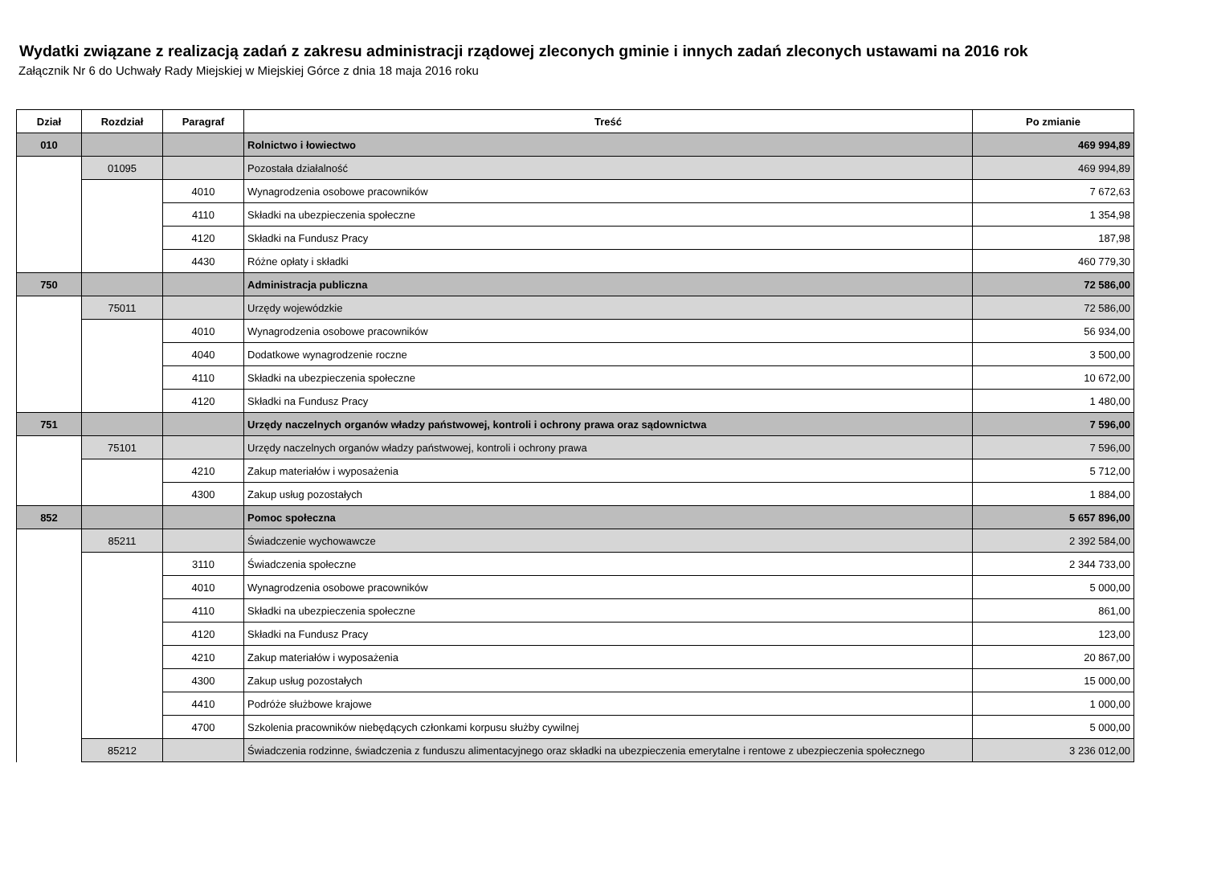Wydatki związane z realizacją zadań z zakresu administracji rządowej zleconych gminie i innych zadań zleconych ustawami na 2016 rok
Załącznik Nr 6 do Uchwały Rady Miejskiej w Miejskiej Górce z dnia 18 maja 2016 roku
| Dział | Rozdział | Paragraf | Treść | Po zmianie |
| --- | --- | --- | --- | --- |
| 010 | | | Rolnictwo i łowiectwo | 469 994,89 |
| | 01095 | | Pozostała działalność | 469 994,89 |
| | | 4010 | Wynagrodzenia osobowe pracowników | 7 672,63 |
| | | 4110 | Składki na ubezpieczenia społeczne | 1 354,98 |
| | | 4120 | Składki na Fundusz Pracy | 187,98 |
| | | 4430 | Różne opłaty i składki | 460 779,30 |
| 750 | | | Administracja publiczna | 72 586,00 |
| | 75011 | | Urzędy wojewódzkie | 72 586,00 |
| | | 4010 | Wynagrodzenia osobowe pracowników | 56 934,00 |
| | | 4040 | Dodatkowe wynagrodzenie roczne | 3 500,00 |
| | | 4110 | Składki na ubezpieczenia społeczne | 10 672,00 |
| | | 4120 | Składki na Fundusz Pracy | 1 480,00 |
| 751 | | | Urzędy naczelnych organów władzy państwowej, kontroli i ochrony prawa oraz sądownictwa | 7 596,00 |
| | 75101 | | Urzędy naczelnych organów władzy państwowej, kontroli i ochrony prawa | 7 596,00 |
| | | 4210 | Zakup materiałów i wyposażenia | 5 712,00 |
| | | 4300 | Zakup usług pozostałych | 1 884,00 |
| 852 | | | Pomoc społeczna | 5 657 896,00 |
| | 85211 | | Świadczenie wychowawcze | 2 392 584,00 |
| | | 3110 | Świadczenia społeczne | 2 344 733,00 |
| | | 4010 | Wynagrodzenia osobowe pracowników | 5 000,00 |
| | | 4110 | Składki na ubezpieczenia społeczne | 861,00 |
| | | 4120 | Składki na Fundusz Pracy | 123,00 |
| | | 4210 | Zakup materiałów i wyposażenia | 20 867,00 |
| | | 4300 | Zakup usług pozostałych | 15 000,00 |
| | | 4410 | Podróże służbowe krajowe | 1 000,00 |
| | | 4700 | Szkolenia pracowników niebędących członkami korpusu służby cywilnej | 5 000,00 |
| | 85212 | | Świadczenia rodzinne, świadczenia z funduszu alimentacyjnego oraz składki na ubezpieczenia emerytalne i rentowe z ubezpieczenia społecznego | 3 236 012,00 |